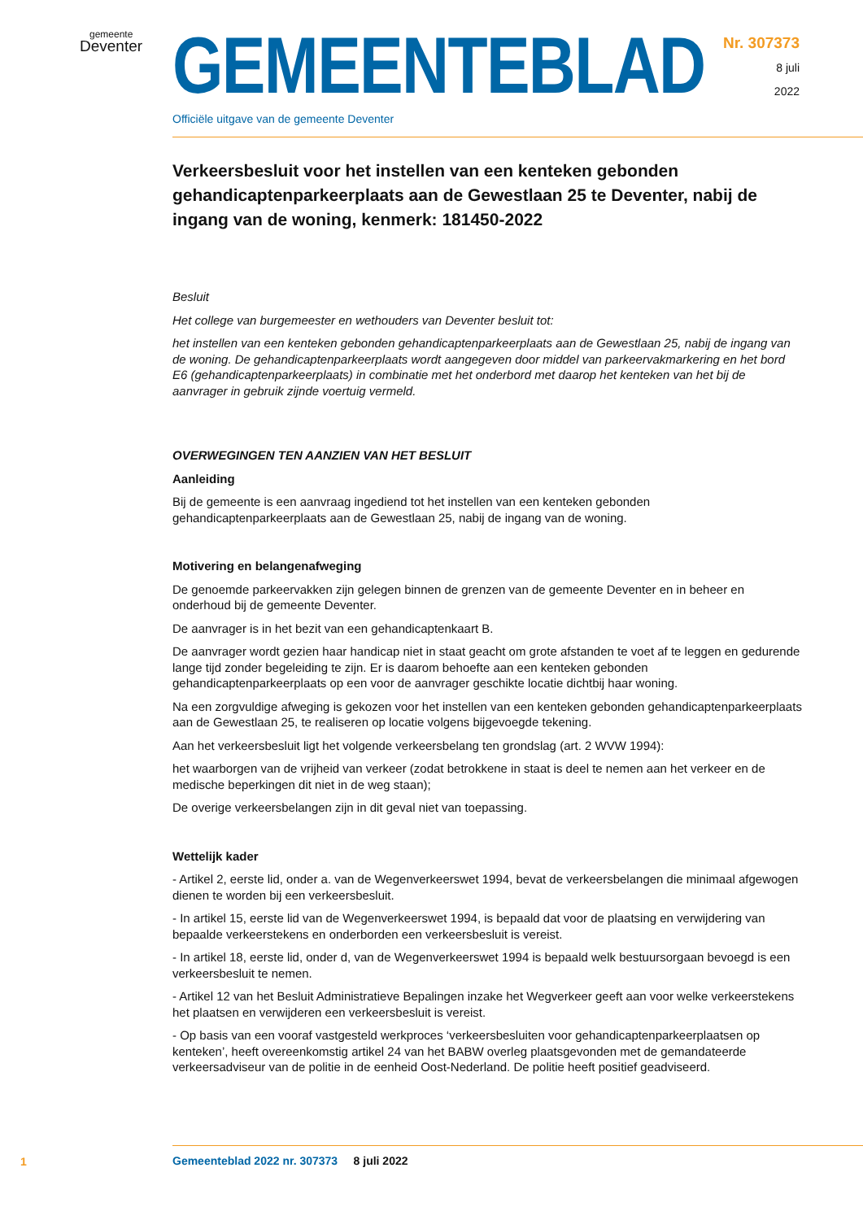gemeente
Deventer
Nr. 307373
8 juli
2022
GEMEENTEBLAD
Officiële uitgave van de gemeente Deventer
Verkeersbesluit voor het instellen van een kenteken gebonden gehandicaptenparkeerplaats aan de Gewestlaan 25 te Deventer, nabij de ingang van de woning, kenmerk: 181450-2022
Besluit
Het college van burgemeester en wethouders van Deventer besluit tot:
het instellen van een kenteken gebonden gehandicaptenparkeerplaats aan de Gewestlaan 25, nabij de ingang van de woning. De gehandicaptenparkeerplaats wordt aangegeven door middel van parkeervakmarkering en het bord E6 (gehandicaptenparkeerplaats) in combinatie met het onderbord met daarop het kenteken van het bij de aanvrager in gebruik zijnde voertuig vermeld.
OVERWEGINGEN TEN AANZIEN VAN HET BESLUIT
Aanleiding
Bij de gemeente is een aanvraag ingediend tot het instellen van een kenteken gebonden gehandicaptenparkeerplaats aan de Gewestlaan 25, nabij de ingang van de woning.
Motivering en belangenafweging
De genoemde parkeervakken zijn gelegen binnen de grenzen van de gemeente Deventer en in beheer en onderhoud bij de gemeente Deventer.
De aanvrager is in het bezit van een gehandicaptenkaart B.
De aanvrager wordt gezien haar handicap niet in staat geacht om grote afstanden te voet af te leggen en gedurende lange tijd zonder begeleiding te zijn. Er is daarom behoefte aan een kenteken gebonden gehandicaptenparkeerplaats op een voor de aanvrager geschikte locatie dichtbij haar woning.
Na een zorgvuldige afweging is gekozen voor het instellen van een kenteken gebonden gehandicaptenparkeerplaats aan de Gewestlaan 25, te realiseren op locatie volgens bijgevoegde tekening.
Aan het verkeersbesluit ligt het volgende verkeersbelang ten grondslag (art. 2 WVW 1994):
het waarborgen van de vrijheid van verkeer (zodat betrokkene in staat is deel te nemen aan het verkeer en de medische beperkingen dit niet in de weg staan);
De overige verkeersbelangen zijn in dit geval niet van toepassing.
Wettelijk kader
- Artikel 2, eerste lid, onder a. van de Wegenverkeerswet 1994, bevat de verkeersbelangen die minimaal afgewogen dienen te worden bij een verkeersbesluit.
- In artikel 15, eerste lid van de Wegenverkeerswet 1994, is bepaald dat voor de plaatsing en verwijdering van bepaalde verkeerstekens en onderborden een verkeersbesluit is vereist.
- In artikel 18, eerste lid, onder d, van de Wegenverkeerswet 1994 is bepaald welk bestuursorgaan bevoegd is een verkeersbesluit te nemen.
- Artikel 12 van het Besluit Administratieve Bepalingen inzake het Wegverkeer geeft aan voor welke verkeerstekens het plaatsen en verwijderen een verkeersbesluit is vereist.
- Op basis van een vooraf vastgesteld werkproces ‘verkeersbesluiten voor gehandicaptenparkeerplaatsen op kenteken’, heeft overeenkomstig artikel 24 van het BABW overleg plaatsgevonden met de gemandateerde verkeersadviseur van de politie in de eenheid Oost-Nederland. De politie heeft positief geadviseerd.
1
Gemeenteblad 2022 nr. 307373 8 juli 2022